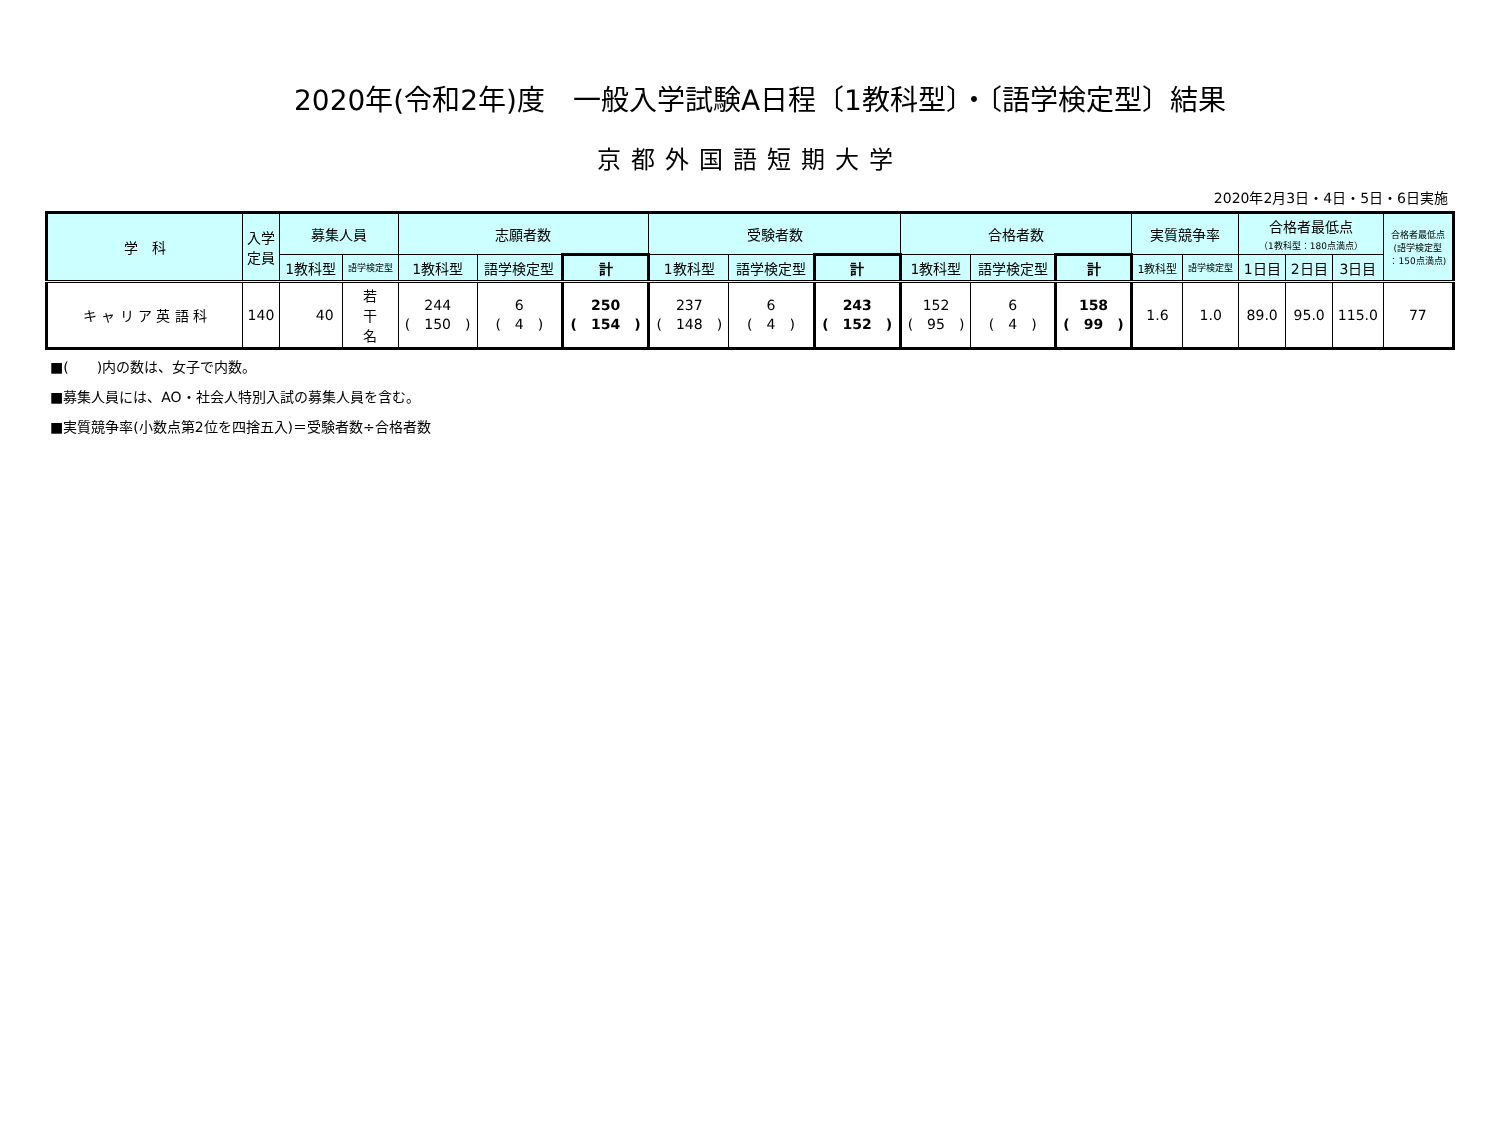2020年(令和2年)度　一般入学試験A日程〔1教科型〕・〔語学検定型〕結果
京都外国語短期大学
2020年2月3日・4日・5日・6日実施
| 学 科 | 入学 定員 | 募集人員 | | 志願者数 | | | 受験者数 | | | 合格者数 | | | 実質競争率 | | 合格者最低点 （1教科型：180点満点） | | | 合格者最低点 (語学検定型 ：150点満点) |
| --- | --- | --- | --- | --- | --- | --- | --- | --- | --- | --- | --- | --- | --- | --- | --- | --- | --- | --- |
| | | 1教科型 | 語学検定型 | 1教科型 | 語学検定型 | 計 | 1教科型 | 語学検定型 | 計 | 1教科型 | 語学検定型 | 計 | 1教科型 | 語学検定型 | 1日目 | 2日目 | 3日目 | |
| キ ャ リ ア 英 語 科 | 140 | 40 | 若 干 名 | 244 ( 150 ) | 6 ( 4 ) | 250 ( 154 ) | 237 ( 148 ) | 6 ( 4 ) | 243 ( 152 ) | 152 ( 95 ) | 6 ( 4 ) | 158 ( 99 ) | 1.6 | 1.0 | 89.0 | 95.0 | 115.0 | 77 |
■(　　)内の数は、女子で内数。
■募集人員には、AO・社会人特別入試の募集人員を含む。
■実質競争率(小数点第2位を四捨五入)＝受験者数÷合格者数